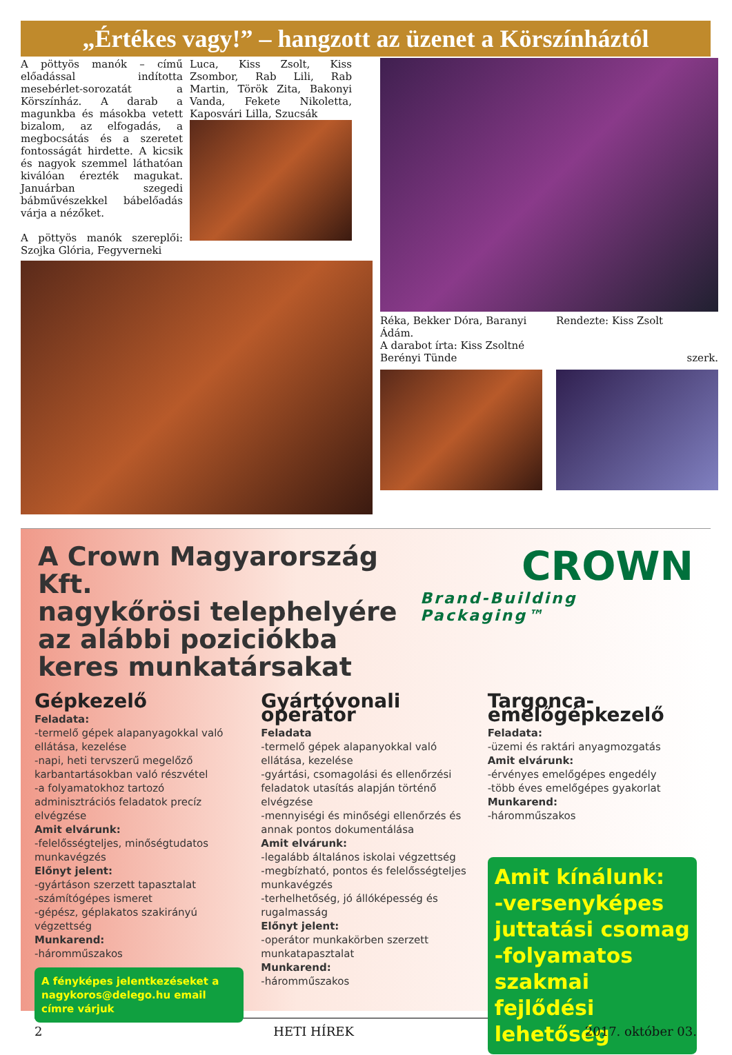„Értékes vagy!” – hangzott az üzenet a Körszínháztól
A pöttyös manók – című előadással indította mesebérlet-sorozatát a Körszínház. A darab a magunkba és másokba vetett bizalom, az elfogadás, a megbocsátás és a szeretet fontosságát hirdette. A kicsik és nagyok szemmel láthatóan kiválóan érezték magukat. Januárban szegedi bábművészekkel bábelőadás várja a nézőket.
A pöttyös manók szereplői: Szojka Glória, Fegyverneki
Luca, Kiss Zsolt, Kiss Zsombor, Rab Lili, Rab Martin, Török Zita, Bakonyi Vanda, Fekete Nikoletta, Kaposvári Lilla, Szucsák
Réka, Bekker Dóra, Baranyi Ádám.
A darabot írta: Kiss Zsoltné Berényi Tünde
Rendezte: Kiss Zsolt
szerk.
A Crown Magyarország Kft.
nagykőrösi telephelyére
az alábbi poziciókba
keres munkatársakat
CROWN
Brand-Building Packaging™
Gépkezelő
Feladata:
-termelő gépek alapanyagokkal való ellátása, kezelése
-napi, heti tervszerű megelőző karbantartásokban való részvétel
-a folyamatokhoz tartozó adminisztrációs feladatok precíz elvégzése
Amit elvárunk:
-felelősségteljes, minőségtudatos munkavégzés
Előnyt jelent:
-gyártáson szerzett tapasztalat
-számítógépes ismeret
-gépész, géplakatos szakirányú végzettség
Munkarend:
-háromműszakos
A fényképes jelentkezéseket a nagykoros@delego.hu email címre várjuk
Gyártóvonali operátor
Feladata
-termelő gépek alapanyokkal való ellátása, kezelése
-gyártási, csomagolási és ellenőrzési feladatok utasítás alapján történő elvégzése
-mennyiségi és minőségi ellenőrzés és annak pontos dokumentálása
Amit elvárunk:
-legalább általános iskolai végzettség
-megbízható, pontos és felelősségteljes munkavégzés
-terhelhetőség, jó állóképesség és rugalmasság
Előnyt jelent:
-operátor munkakörben szerzett munkatapasztalat
Munkarend:
-háromműszakos
Targonca-emelőgépkezelő
Feladata:
-üzemi és raktári anyagmozgatás
Amit elvárunk:
-érvényes emelőgépes engedély
-több éves emelőgépes gyakorlat
Munkarend:
-háromműszakos
Amit kínálunk:
-versenyképes juttatási csomag
-folyamatos szakmai fejlődési lehetőség
2 HETI HÍREK 2017. október 03.